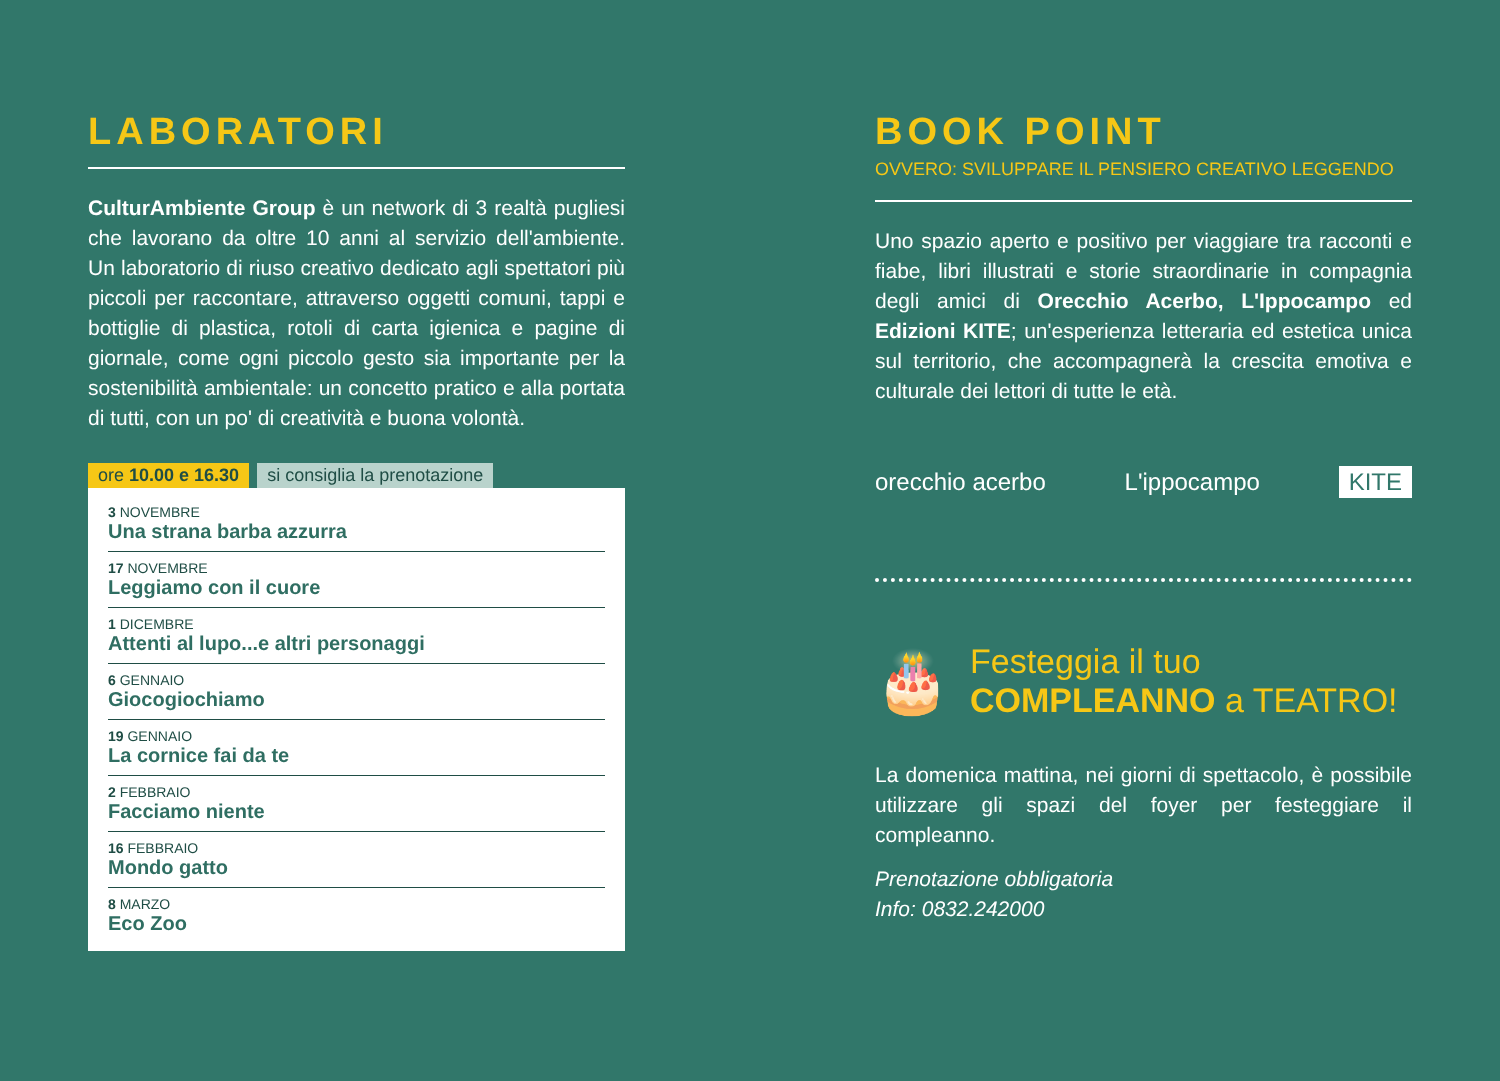LABORATORI
CulturAmbiente Group è un network di 3 realtà pugliesi che lavorano da oltre 10 anni al servizio dell'ambiente. Un laboratorio di riuso creativo dedicato agli spettatori più piccoli per raccontare, attraverso oggetti comuni, tappi e bottiglie di plastica, rotoli di carta igienica e pagine di giornale, come ogni piccolo gesto sia importante per la sostenibilità ambientale: un concetto pratico e alla portata di tutti, con un po' di creatività e buona volontà.
ore 10.00 e 16.30 si consiglia la prenotazione
3 NOVEMBRE
Una strana barba azzurra
17 NOVEMBRE
Leggiamo con il cuore
1 DICEMBRE
Attenti al lupo...e altri personaggi
6 GENNAIO
Giocogiochiamo
19 GENNAIO
La cornice fai da te
2 FEBBRAIO
Facciamo niente
16 FEBBRAIO
Mondo gatto
8 MARZO
Eco Zoo
BOOK POINT
OVVERO: SVILUPPARE IL PENSIERO CREATIVO LEGGENDO
Uno spazio aperto e positivo per viaggiare tra racconti e fiabe, libri illustrati e storie straordinarie in compagnia degli amici di Orecchio Acerbo, L'Ippocampo ed Edizioni KITE; un'esperienza letteraria ed estetica unica sul territorio, che accompagnerà la crescita emotiva e culturale dei lettori di tutte le età.
orecchio acerbo L'ippocampo KITE
🎂
Festeggia il tuo
COMPLEANNO a TEATRO!
La domenica mattina, nei giorni di spettacolo, è possibile utilizzare gli spazi del foyer per festeggiare il compleanno.
Prenotazione obbligatoria
Info: 0832.242000